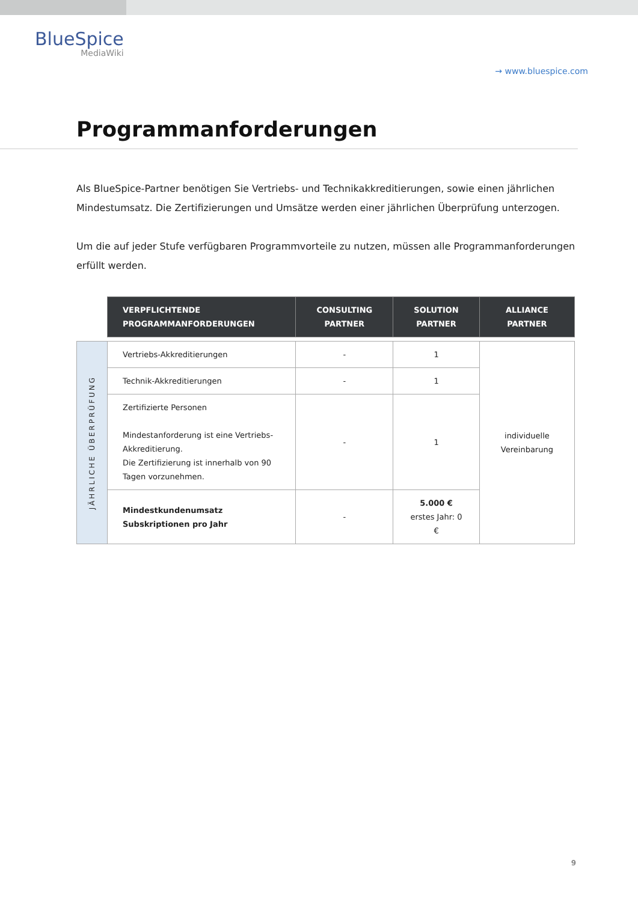BlueSpice
MediaWiki
→ www.bluespice.com
Programmanforderungen
Als BlueSpice-Partner benötigen Sie Vertriebs- und Technikakkreditierungen, sowie einen jährlichen Mindestumsatz. Die Zertifizierungen und Umsätze werden einer jährlichen Überprüfung unterzogen.
Um die auf jeder Stufe verfügbaren Programmvorteile zu nutzen, müssen alle Programmanforderungen erfüllt werden.
| | VERPFLICHTENDE PROGRAMMANFORDERUNGEN | CONSULTING PARTNER | SOLUTION PARTNER | ALLIANCE PARTNER |
| JÄHRLICHE ÜBERPRÜFUNG | Vertriebs-Akkreditierungen | - | 1 | individuelle Vereinbarung |
| | Technik-Akkreditierungen | - | 1 | |
| | Zertifizierte Personen Mindestanforderung ist eine Vertriebs-Akkreditierung. Die Zertifizierung ist innerhalb von 90 Tagen vorzunehmen. | - | 1 | |
| | Mindestkundenumsatz Subskriptionen pro Jahr | - | 5.000 € erstes Jahr: 0 € | |
9